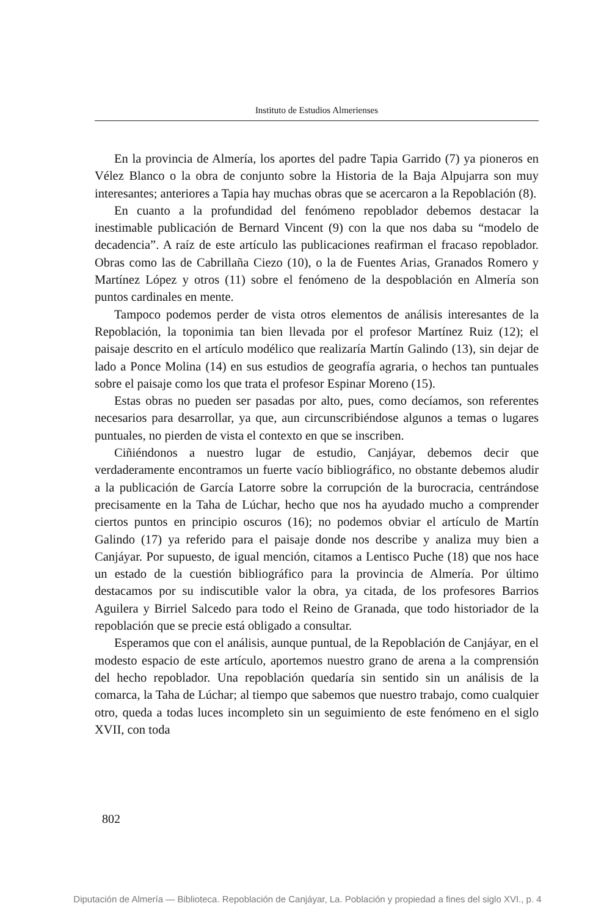Instituto de Estudios Almerienses
En la provincia de Almería, los aportes del padre Tapia Garrido (7) ya pioneros en Vélez Blanco o la obra de conjunto sobre la Historia de la Baja Alpujarra son muy interesantes; anteriores a Tapia hay muchas obras que se acercaron a la Repoblación (8).
En cuanto a la profundidad del fenómeno repoblador debemos destacar la inestimable publicación de Bernard Vincent (9) con la que nos daba su “modelo de decadencia”. A raíz de este artículo las publicaciones reafirman el fracaso repoblador. Obras como las de Cabrillaña Ciezo (10), o la de Fuentes Arias, Granados Romero y Martínez López y otros (11) sobre el fenómeno de la despoblación en Almería son puntos cardinales en mente.
Tampoco podemos perder de vista otros elementos de análisis interesantes de la Repoblación, la toponimia tan bien llevada por el profesor Martínez Ruiz (12); el paisaje descrito en el artículo modélico que realizaría Martín Galindo (13), sin dejar de lado a Ponce Molina (14) en sus estudios de geografía agraria, o hechos tan puntuales sobre el paisaje como los que trata el profesor Espinar Moreno (15).
Estas obras no pueden ser pasadas por alto, pues, como decíamos, son referentes necesarios para desarrollar, ya que, aun circunscribiéndose algunos a temas o lugares puntuales, no pierden de vista el contexto en que se inscriben.
Ciñiéndonos a nuestro lugar de estudio, Canjáyar, debemos decir que verdaderamente encontramos un fuerte vacío bibliográfico, no obstante debemos aludir a la publicación de García Latorre sobre la corrupción de la burocracia, centrándose precisamente en la Taha de Lúchar, hecho que nos ha ayudado mucho a comprender ciertos puntos en principio oscuros (16); no podemos obviar el artículo de Martín Galindo (17) ya referido para el paisaje donde nos describe y analiza muy bien a Canjáyar. Por supuesto, de igual mención, citamos a Lentisco Puche (18) que nos hace un estado de la cuestión bibliográfico para la provincia de Almería. Por último destacamos por su indiscutible valor la obra, ya citada, de los profesores Barrios Aguilera y Birriel Salcedo para todo el Reino de Granada, que todo historiador de la repoblación que se precie está obligado a consultar.
Esperamos que con el análisis, aunque puntual, de la Repoblación de Canjáyar, en el modesto espacio de este artículo, aportemos nuestro grano de arena a la comprensión del hecho repoblador. Una repoblación quedaría sin sentido sin un análisis de la comarca, la Taha de Lúchar; al tiempo que sabemos que nuestro trabajo, como cualquier otro, queda a todas luces incompleto sin un seguimiento de este fenómeno en el siglo XVII, con toda
802
Diputación de Almería — Biblioteca. Repoblación de Canjáyar, La. Población y propiedad a fines del siglo XVI., p. 4